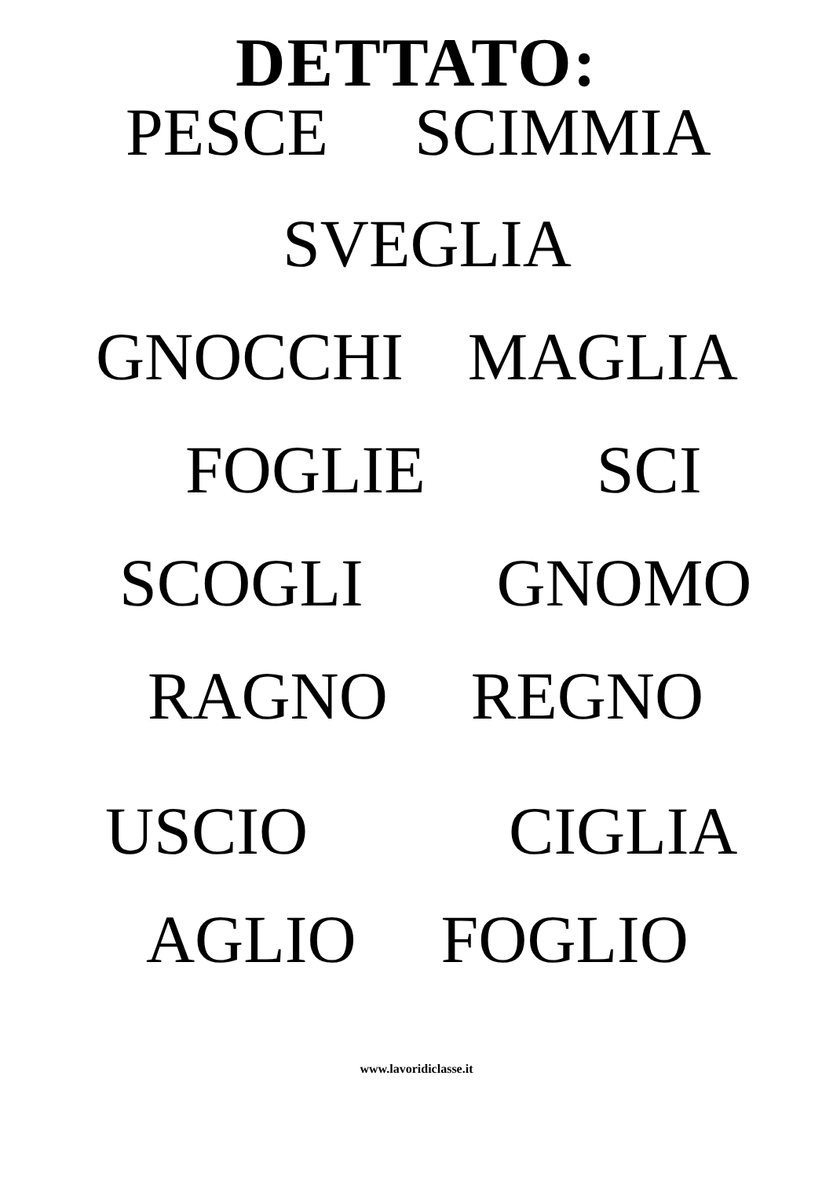DETTATO:
PESCE SCIMMIA
SVEGLIA
GNOCCHI MAGLIA
FOGLIE SCI
SCOGLI GNOMO
RAGNO REGNO
USCIO CIGLIA
AGLIO FOGLIO
www.lavoridiclasse.it